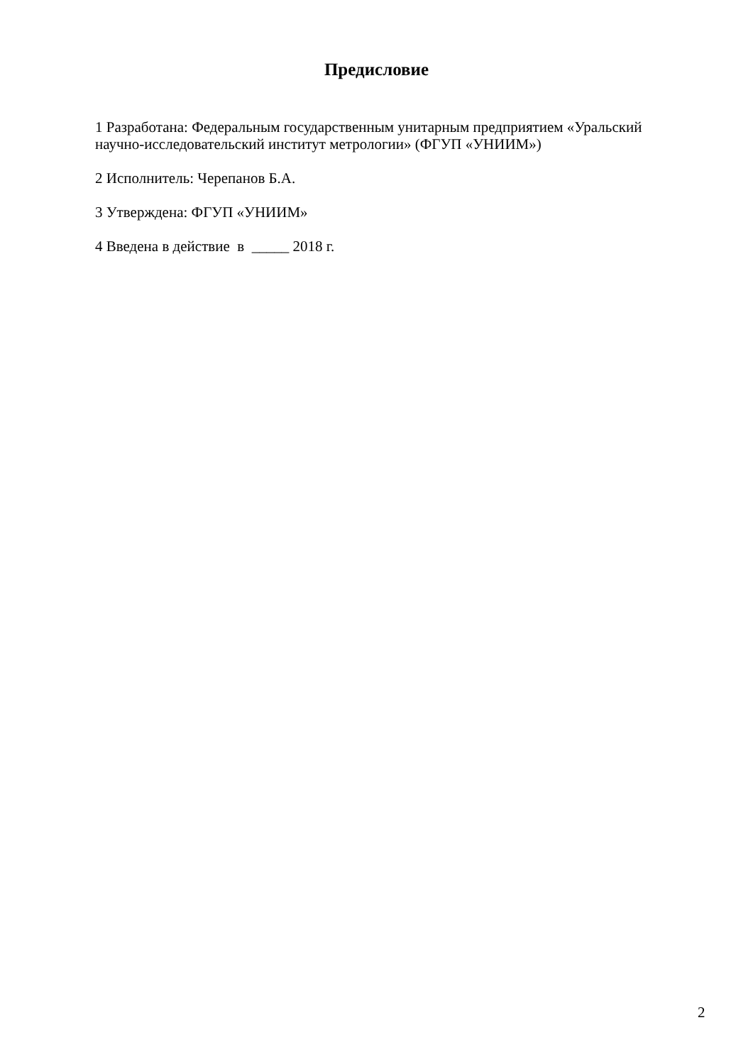Предисловие
1 Разработана: Федеральным государственным унитарным предприятием «Уральский научно-исследовательский институт метрологии» (ФГУП «УНИИМ»)
2 Исполнитель: Черепанов Б.А.
3 Утверждена: ФГУП «УНИИМ»
4 Введена в действие в _____ 2018 г.
2